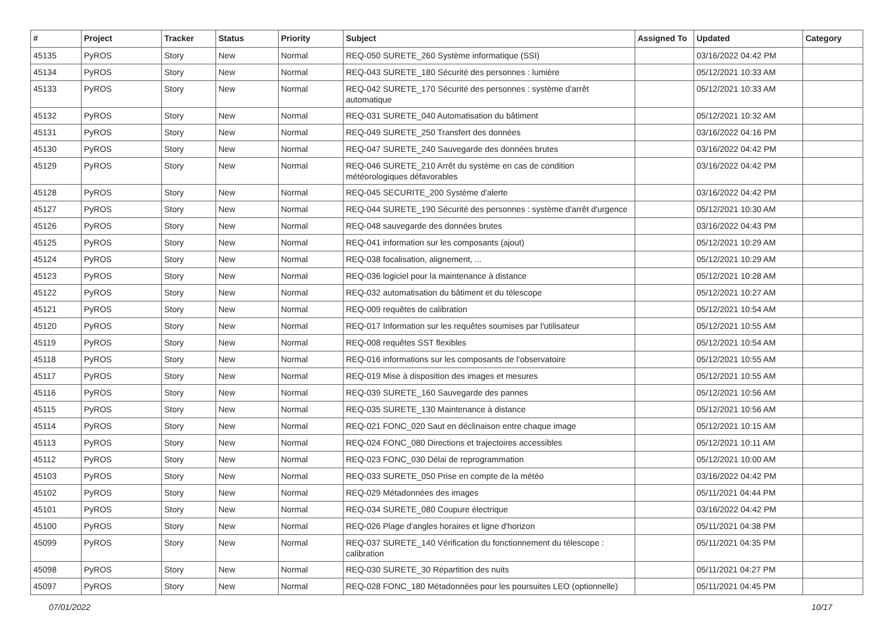| # | Project | Tracker | Status | Priority | Subject | Assigned To | Updated | Category |
| --- | --- | --- | --- | --- | --- | --- | --- | --- |
| 45135 | PyROS | Story | New | Normal | REQ-050 SURETE_260 Système informatique (SSI) | | 03/16/2022 04:42 PM | |
| 45134 | PyROS | Story | New | Normal | REQ-043 SURETE_180 Sécurité des personnes : lumière | | 05/12/2021 10:33 AM | |
| 45133 | PyROS | Story | New | Normal | REQ-042 SURETE_170 Sécurité des personnes : système d'arrêt automatique | | 05/12/2021 10:33 AM | |
| 45132 | PyROS | Story | New | Normal | REQ-031 SURETE_040 Automatisation du bâtiment | | 05/12/2021 10:32 AM | |
| 45131 | PyROS | Story | New | Normal | REQ-049 SURETE_250 Transfert des données | | 03/16/2022 04:16 PM | |
| 45130 | PyROS | Story | New | Normal | REQ-047 SURETE_240 Sauvegarde des données brutes | | 03/16/2022 04:42 PM | |
| 45129 | PyROS | Story | New | Normal | REQ-046 SURETE_210 Arrêt du système en cas de condition météorologiques défavorables | | 03/16/2022 04:42 PM | |
| 45128 | PyROS | Story | New | Normal | REQ-045 SECURITE_200 Système d'alerte | | 03/16/2022 04:42 PM | |
| 45127 | PyROS | Story | New | Normal | REQ-044 SURETE_190 Sécurité des personnes : système d'arrêt d'urgence | | 05/12/2021 10:30 AM | |
| 45126 | PyROS | Story | New | Normal | REQ-048 sauvegarde des données brutes | | 03/16/2022 04:43 PM | |
| 45125 | PyROS | Story | New | Normal | REQ-041 information sur les composants (ajout) | | 05/12/2021 10:29 AM | |
| 45124 | PyROS | Story | New | Normal | REQ-038 focalisation, alignement, ... | | 05/12/2021 10:29 AM | |
| 45123 | PyROS | Story | New | Normal | REQ-036 logiciel pour la maintenance à distance | | 05/12/2021 10:28 AM | |
| 45122 | PyROS | Story | New | Normal | REQ-032 automatisation du bâtiment et du télescope | | 05/12/2021 10:27 AM | |
| 45121 | PyROS | Story | New | Normal | REQ-009 requêtes de calibration | | 05/12/2021 10:54 AM | |
| 45120 | PyROS | Story | New | Normal | REQ-017 Information sur les requêtes soumises par l'utilisateur | | 05/12/2021 10:55 AM | |
| 45119 | PyROS | Story | New | Normal | REQ-008 requêtes SST flexibles | | 05/12/2021 10:54 AM | |
| 45118 | PyROS | Story | New | Normal | REQ-016 informations sur les composants de l'observatoire | | 05/12/2021 10:55 AM | |
| 45117 | PyROS | Story | New | Normal | REQ-019 Mise à disposition des images et mesures | | 05/12/2021 10:55 AM | |
| 45116 | PyROS | Story | New | Normal | REQ-039 SURETE_160 Sauvegarde des pannes | | 05/12/2021 10:56 AM | |
| 45115 | PyROS | Story | New | Normal | REQ-035 SURETE_130 Maintenance à distance | | 05/12/2021 10:56 AM | |
| 45114 | PyROS | Story | New | Normal | REQ-021 FONC_020 Saut en déclinaison entre chaque image | | 05/12/2021 10:15 AM | |
| 45113 | PyROS | Story | New | Normal | REQ-024 FONC_080 Directions et trajectoires accessibles | | 05/12/2021 10:11 AM | |
| 45112 | PyROS | Story | New | Normal | REQ-023 FONC_030 Délai de reprogrammation | | 05/12/2021 10:00 AM | |
| 45103 | PyROS | Story | New | Normal | REQ-033 SURETE_050 Prise en compte de la météo | | 03/16/2022 04:42 PM | |
| 45102 | PyROS | Story | New | Normal | REQ-029 Métadonnées des images | | 05/11/2021 04:44 PM | |
| 45101 | PyROS | Story | New | Normal | REQ-034 SURETE_080 Coupure électrique | | 03/16/2022 04:42 PM | |
| 45100 | PyROS | Story | New | Normal | REQ-026 Plage d'angles horaires et ligne d'horizon | | 05/11/2021 04:38 PM | |
| 45099 | PyROS | Story | New | Normal | REQ-037 SURETE_140 Vérification du fonctionnement du télescope : calibration | | 05/11/2021 04:35 PM | |
| 45098 | PyROS | Story | New | Normal | REQ-030 SURETE_30 Répartition des nuits | | 05/11/2021 04:27 PM | |
| 45097 | PyROS | Story | New | Normal | REQ-028 FONC_180 Métadonnées pour les poursuites LEO (optionnelle) | | 05/11/2021 04:45 PM | |
07/01/2022 10/17